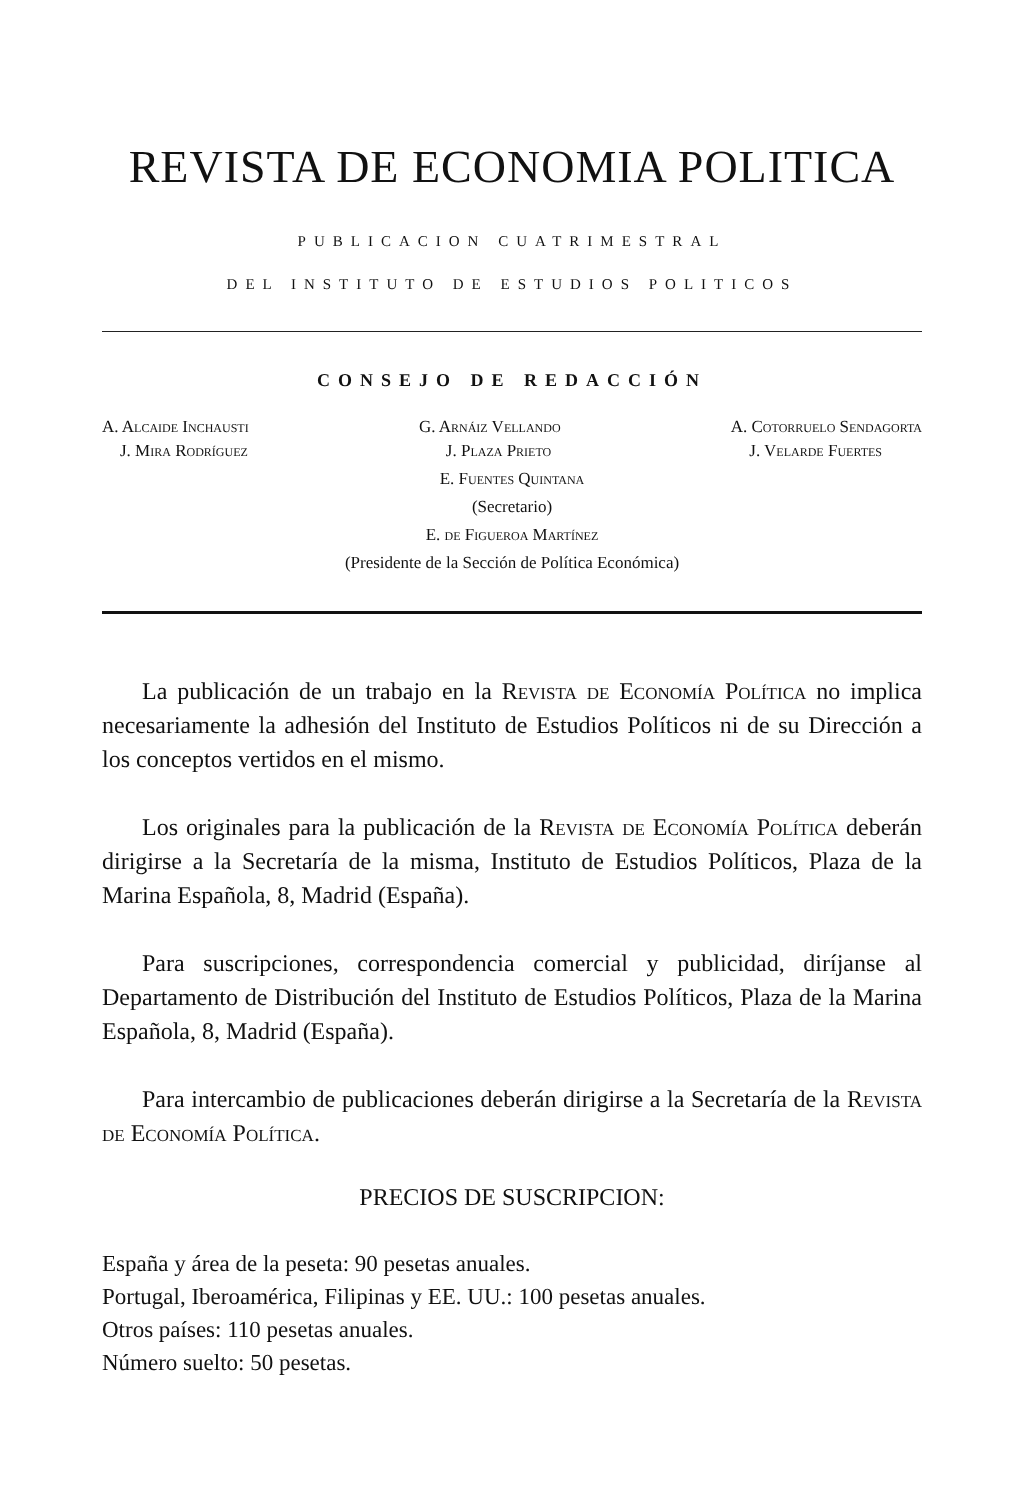REVISTA DE ECONOMIA POLITICA
PUBLICACION CUATRIMESTRAL
DEL INSTITUTO DE ESTUDIOS POLITICOS
CONSEJO DE REDACCIÓN
A. Alcaide Inchausti G. Arnáiz Vellando A. Cotorruelo Sendagorta
J. Mira Rodríguez J. Plaza Prieto J. Velarde Fuertes
E. Fuentes Quintana
(Secretario)
E. de Figueroa Martínez
(Presidente de la Sección de Política Económica)
La publicación de un trabajo en la Revista de Economía Política no implica necesariamente la adhesión del Instituto de Estudios Políticos ni de su Dirección a los conceptos vertidos en el mismo.
Los originales para la publicación de la Revista de Economía Política deberán dirigirse a la Secretaría de la misma, Instituto de Estudios Políticos, Plaza de la Marina Española, 8, Madrid (España).
Para suscripciones, correspondencia comercial y publicidad, diríjanse al Departamento de Distribución del Instituto de Estudios Políticos, Plaza de la Marina Española, 8, Madrid (España).
Para intercambio de publicaciones deberán dirigirse a la Secretaría de la Revista de Economía Política.
PRECIOS DE SUSCRIPCION:
España y área de la peseta: 90 pesetas anuales.
Portugal, Iberoamérica, Filipinas y EE. UU.: 100 pesetas anuales.
Otros países: 110 pesetas anuales.
Número suelto: 50 pesetas.